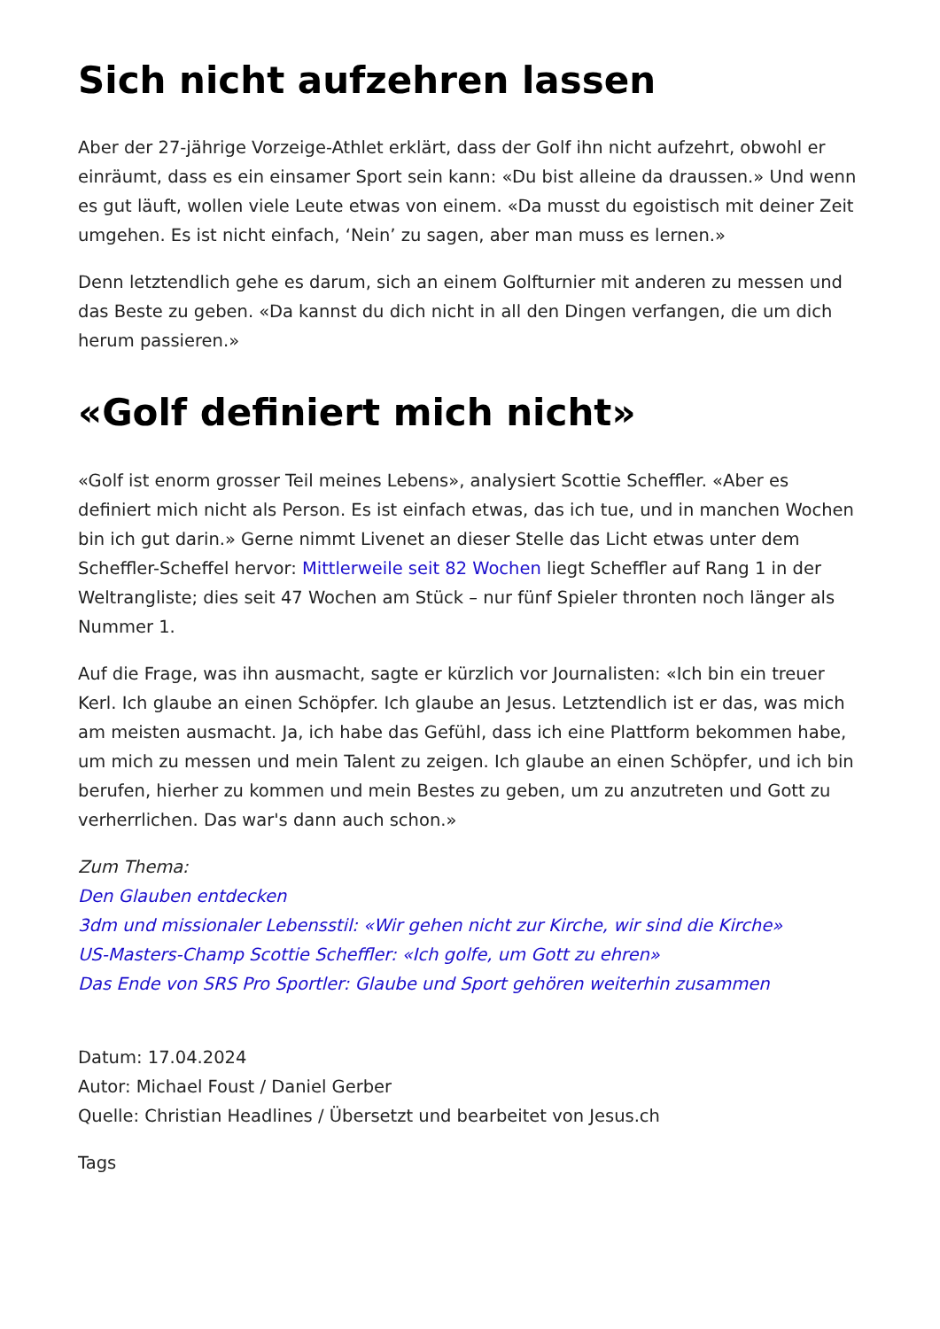Sich nicht aufzehren lassen
Aber der 27-jährige Vorzeige-Athlet erklärt, dass der Golf ihn nicht aufzehrt, obwohl er einräumt, dass es ein einsamer Sport sein kann: «Du bist alleine da draussen.» Und wenn es gut läuft, wollen viele Leute etwas von einem. «Da musst du egoistisch mit deiner Zeit umgehen. Es ist nicht einfach, ‘Nein’ zu sagen, aber man muss es lernen.»
Denn letztendlich gehe es darum, sich an einem Golfturnier mit anderen zu messen und das Beste zu geben. «Da kannst du dich nicht in all den Dingen verfangen, die um dich herum passieren.»
«Golf definiert mich nicht»
«Golf ist enorm grosser Teil meines Lebens», analysiert Scottie Scheffler. «Aber es definiert mich nicht als Person. Es ist einfach etwas, das ich tue, und in manchen Wochen bin ich gut darin.» Gerne nimmt Livenet an dieser Stelle das Licht etwas unter dem Scheffler-Scheffel hervor: Mittlerweile seit 82 Wochen liegt Scheffler auf Rang 1 in der Weltrangliste; dies seit 47 Wochen am Stück – nur fünf Spieler thronten noch länger als Nummer 1.
Auf die Frage, was ihn ausmacht, sagte er kürzlich vor Journalisten: «Ich bin ein treuer Kerl. Ich glaube an einen Schöpfer. Ich glaube an Jesus. Letztendlich ist er das, was mich am meisten ausmacht. Ja, ich habe das Gefühl, dass ich eine Plattform bekommen habe, um mich zu messen und mein Talent zu zeigen. Ich glaube an einen Schöpfer, und ich bin berufen, hierher zu kommen und mein Bestes zu geben, um zu anzutreten und Gott zu verherrlichen. Das war's dann auch schon.»
Zum Thema:
Den Glauben entdecken
3dm und missionaler Lebensstil: «Wir gehen nicht zur Kirche, wir sind die Kirche»
US-Masters-Champ Scottie Scheffler: «Ich golfe, um Gott zu ehren»
Das Ende von SRS Pro Sportler: Glaube und Sport gehören weiterhin zusammen
Datum: 17.04.2024
Autor: Michael Foust / Daniel Gerber
Quelle: Christian Headlines / Übersetzt und bearbeitet von Jesus.ch
Tags